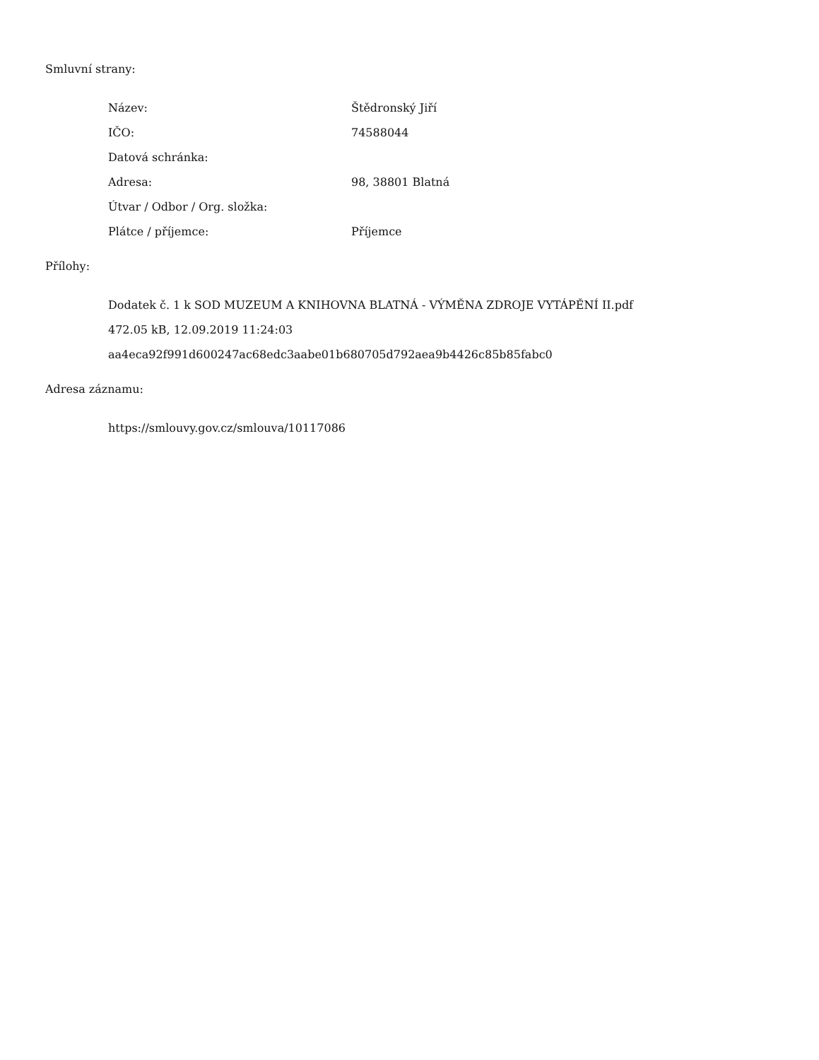Smluvní strany:
| Název: | Štědronský Jiří |
| IČO: | 74588044 |
| Datová schránka: | |
| Adresa: | 98, 38801 Blatná |
| Útvar / Odbor / Org. složka: | |
| Plátce / příjemce: | Příjemce |
Přílohy:
Dodatek č. 1 k SOD MUZEUM A KNIHOVNA BLATNÁ - VÝMĚNA ZDROJE VYTÁPĚNÍ II.pdf
472.05 kB, 12.09.2019 11:24:03
aa4eca92f991d600247ac68edc3aabe01b680705d792aea9b4426c85b85fabc0
Adresa záznamu:
https://smlouvy.gov.cz/smlouva/10117086